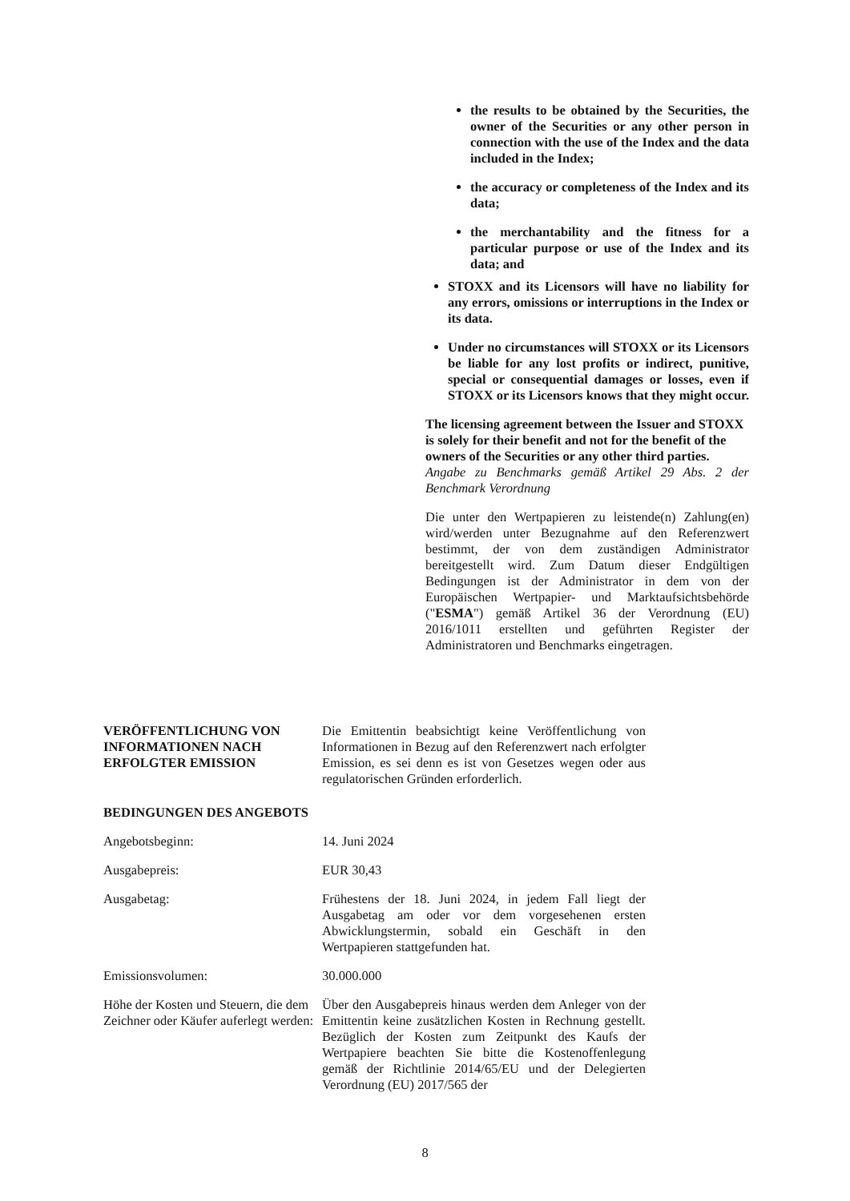the results to be obtained by the Securities, the owner of the Securities or any other person in connection with the use of the Index and the data included in the Index;
the accuracy or completeness of the Index and its data;
the merchantability and the fitness for a particular purpose or use of the Index and its data; and
STOXX and its Licensors will have no liability for any errors, omissions or interruptions in the Index or its data.
Under no circumstances will STOXX or its Licensors be liable for any lost profits or indirect, punitive, special or consequential damages or losses, even if STOXX or its Licensors knows that they might occur.
The licensing agreement between the Issuer and STOXX is solely for their benefit and not for the benefit of the owners of the Securities or any other third parties.
Angabe zu Benchmarks gemäß Artikel 29 Abs. 2 der Benchmark Verordnung
Die unter den Wertpapieren zu leistende(n) Zahlung(en) wird/werden unter Bezugnahme auf den Referenzwert bestimmt, der von dem zuständigen Administrator bereitgestellt wird. Zum Datum dieser Endgültigen Bedingungen ist der Administrator in dem von der Europäischen Wertpapier- und Marktaufsichtsbehörde ("ESMA") gemäß Artikel 36 der Verordnung (EU) 2016/1011 erstellten und geführten Register der Administratoren und Benchmarks eingetragen.
VERÖFFENTLICHUNG VON INFORMATIONEN NACH ERFOLGTER EMISSION
Die Emittentin beabsichtigt keine Veröffentlichung von Informationen in Bezug auf den Referenzwert nach erfolgter Emission, es sei denn es ist von Gesetzes wegen oder aus regulatorischen Gründen erforderlich.
BEDINGUNGEN DES ANGEBOTS
Angebotsbeginn: 14. Juni 2024
Ausgabepreis: EUR 30,43
Ausgabetag: Frühestens der 18. Juni 2024, in jedem Fall liegt der Ausgabetag am oder vor dem vorgesehenen ersten Abwicklungstermin, sobald ein Geschäft in den Wertpapieren stattgefunden hat.
Emissionsvolumen: 30.000.000
Höhe der Kosten und Steuern, die dem Zeichner oder Käufer auferlegt werden:
Über den Ausgabepreis hinaus werden dem Anleger von der Emittentin keine zusätzlichen Kosten in Rechnung gestellt. Bezüglich der Kosten zum Zeitpunkt des Kaufs der Wertpapiere beachten Sie bitte die Kostenoffenlegung gemäß der Richtlinie 2014/65/EU und der Delegierten Verordnung (EU) 2017/565 der
8